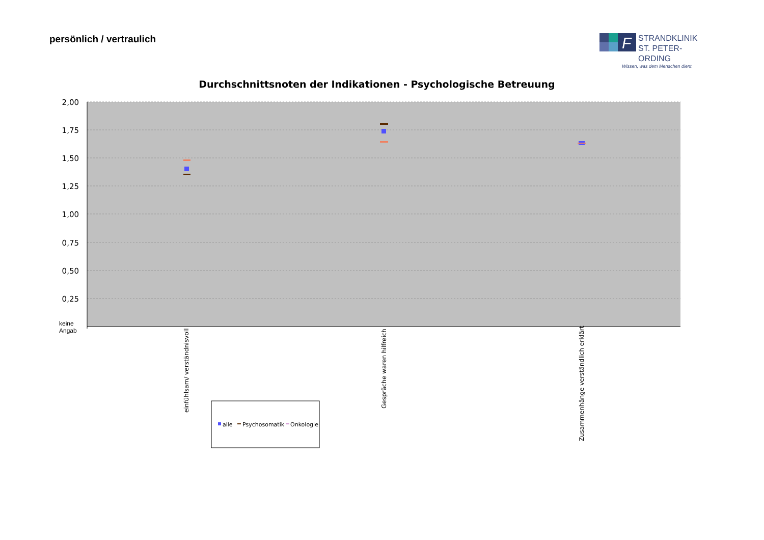persönlich / vertraulich
F
STRANDKLINIK
ST. PETER-ORDING
Wissen, was dem Menschen dient.
Durchschnittsnoten der Indikationen - Psychologische Betreuung
2,00
1,75
1,50
1,25
1,00
0,75
0,50
0,25
keine
Angab
einfühlsam/ verständnisvoll
Gespräche waren hilfreich
Zusammenhänge verständlich erklärt
alle
Psychosomatik
Onkologie